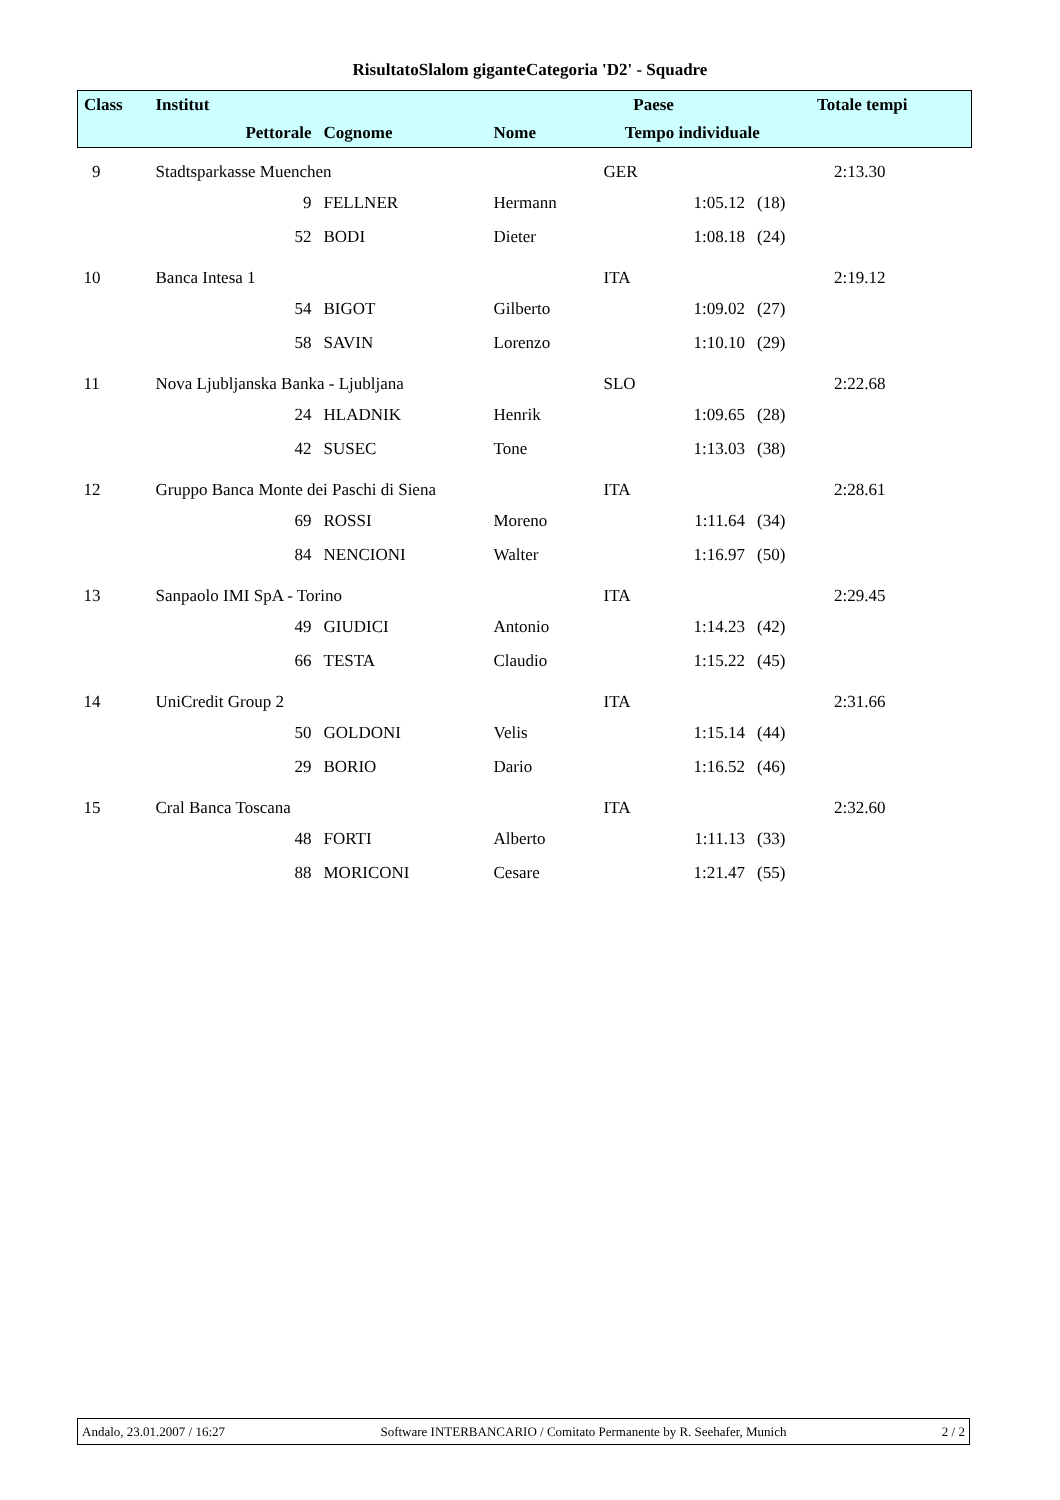RisultatoSlalom giganteCategoria 'D2' - Squadre
| Class | Institut | | | | Paese | | | Totale tempi |
| --- | --- | --- | --- | --- | --- | --- | --- | --- |
| | Pettorale | | Cognome | Nome | Tempo individuale | | | |
| 9 | Stadtsparkasse Muenchen | | | | GER | | | 2:13.30 |
| | | 9 | FELLNER | Hermann | | 1:05.12 | (18) | |
| | | 52 | BODI | Dieter | | 1:08.18 | (24) | |
| 10 | Banca Intesa 1 | | | | ITA | | | 2:19.12 |
| | | 54 | BIGOT | Gilberto | | 1:09.02 | (27) | |
| | | 58 | SAVIN | Lorenzo | | 1:10.10 | (29) | |
| 11 | Nova Ljubljanska Banka - Ljubljana | | | | SLO | | | 2:22.68 |
| | | 24 | HLADNIK | Henrik | | 1:09.65 | (28) | |
| | | 42 | SUSEC | Tone | | 1:13.03 | (38) | |
| 12 | Gruppo Banca Monte dei Paschi di Siena | | | | ITA | | | 2:28.61 |
| | | 69 | ROSSI | Moreno | | 1:11.64 | (34) | |
| | | 84 | NENCIONI | Walter | | 1:16.97 | (50) | |
| 13 | Sanpaolo IMI SpA - Torino | | | | ITA | | | 2:29.45 |
| | | 49 | GIUDICI | Antonio | | 1:14.23 | (42) | |
| | | 66 | TESTA | Claudio | | 1:15.22 | (45) | |
| 14 | UniCredit Group 2 | | | | ITA | | | 2:31.66 |
| | | 50 | GOLDONI | Velis | | 1:15.14 | (44) | |
| | | 29 | BORIO | Dario | | 1:16.52 | (46) | |
| 15 | Cral Banca Toscana | | | | ITA | | | 2:32.60 |
| | | 48 | FORTI | Alberto | | 1:11.13 | (33) | |
| | | 88 | MORICONI | Cesare | | 1:21.47 | (55) | |
Andalo, 23.01.2007 / 16:27 Software INTERBANCARIO / Comitato Permanente by R. Seehafer, Munich 2 / 2